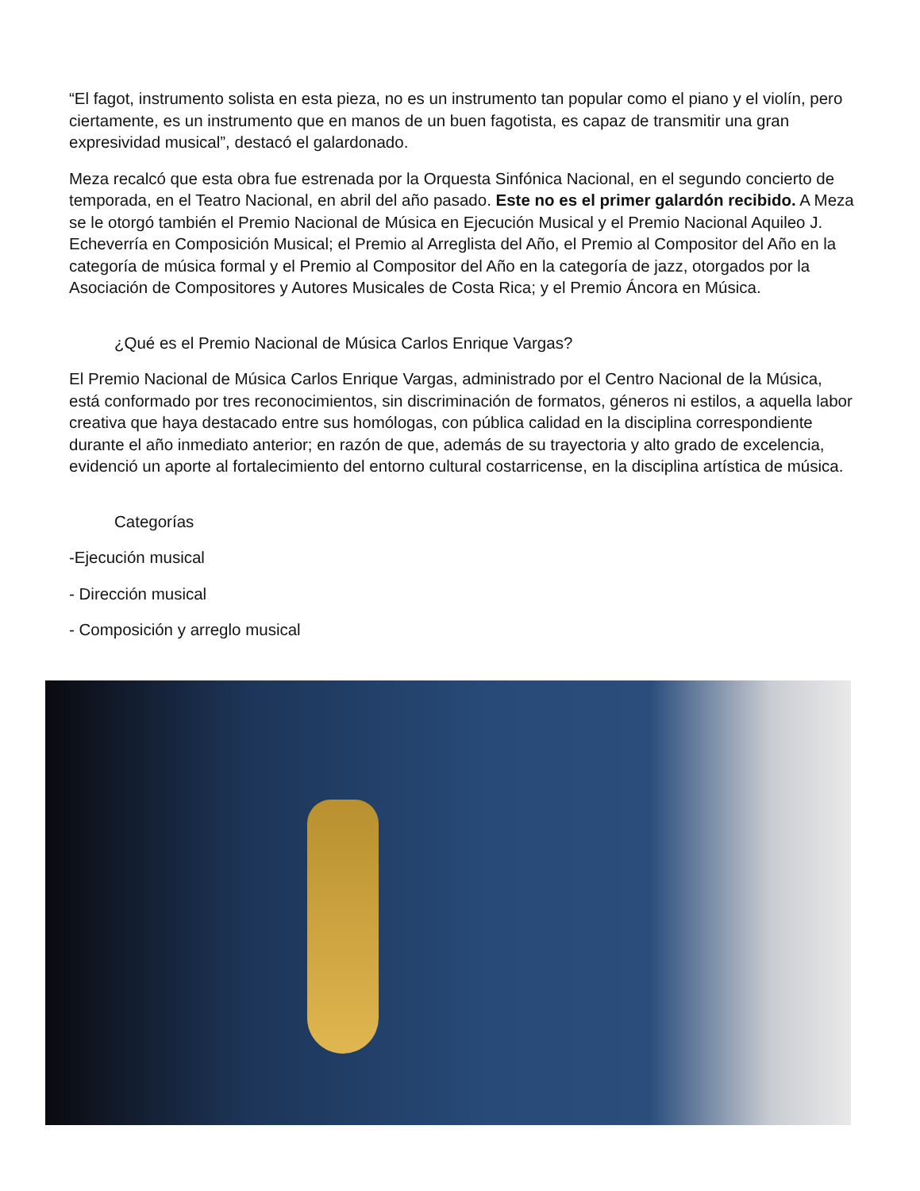“El fagot, instrumento solista en esta pieza, no es un instrumento tan popular como el piano y el violín, pero ciertamente, es un instrumento que en manos de un buen fagotista, es capaz de transmitir una gran expresividad musical”, destacó el galardonado.
Meza recalcó que esta obra fue estrenada por la Orquesta Sinfónica Nacional, en el segundo concierto de temporada, en el Teatro Nacional, en abril del año pasado. Este no es el primer galardón recibido. A Meza se le otorgó también el Premio Nacional de Música en Ejecución Musical y el Premio Nacional Aquileo J. Echeverría en Composición Musical; el Premio al Arreglista del Año, el Premio al Compositor del Año en la categoría de música formal y el Premio al Compositor del Año en la categoría de jazz, otorgados por la Asociación de Compositores y Autores Musicales de Costa Rica; y el Premio Áncora en Música.
¿Qué es el Premio Nacional de Música Carlos Enrique Vargas?
El Premio Nacional de Música Carlos Enrique Vargas, administrado por el Centro Nacional de la Música, está conformado por tres reconocimientos, sin discriminación de formatos, géneros ni estilos, a aquella labor creativa que haya destacado entre sus homólogas, con pública calidad en la disciplina correspondiente durante el año inmediato anterior; en razón de que, además de su trayectoria y alto grado de excelencia, evidenció un aporte al fortalecimiento del entorno cultural costarricense, en la disciplina artística de música.
Categorías
-Ejecución musical
- Dirección musical
- Composición y arreglo musical